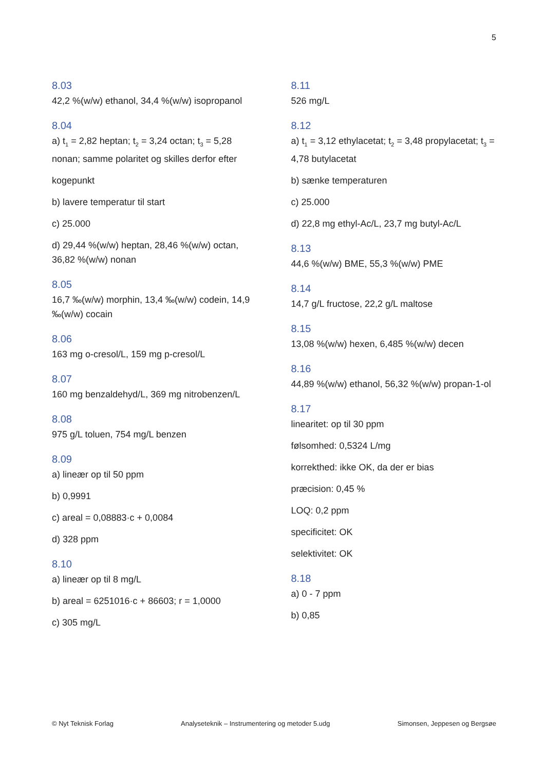5
8.03
42,2 %(w/w) ethanol, 34,4 %(w/w) isopropanol
8.04
a) t<sub>1</sub> = 2,82 heptan; t<sub>2</sub> = 3,24 octan; t<sub>3</sub> = 5,28 nonan; samme polaritet og skilles derfor efter
kogepunkt
b) lavere temperatur til start
c) 25.000
d) 29,44 %(w/w) heptan, 28,46 %(w/w) octan, 36,82 %(w/w) nonan
8.05
16,7 ‰(w/w) morphin, 13,4 ‰(w/w) codein, 14,9 ‰(w/w) cocain
8.06
163 mg o-cresol/L, 159 mg p-cresol/L
8.07
160 mg benzaldehyd/L, 369 mg nitrobenzen/L
8.08
975 g/L toluen, 754 mg/L benzen
8.09
a) lineær op til 50 ppm
b) 0,9991
c) areal = 0,08883·c + 0,0084
d) 328 ppm
8.10
a) lineær op til 8 mg/L
b) areal = 6251016·c + 86603; r = 1,0000
c) 305 mg/L
8.11
526 mg/L
8.12
a) t<sub>1</sub> = 3,12 ethylacetat; t<sub>2</sub> = 3,48 propylacetat; t<sub>3</sub> = 4,78 butylacetat
b) sænke temperaturen
c) 25.000
d) 22,8 mg ethyl-Ac/L, 23,7 mg butyl-Ac/L
8.13
44,6 %(w/w) BME, 55,3 %(w/w) PME
8.14
14,7 g/L fructose, 22,2 g/L maltose
8.15
13,08 %(w/w) hexen, 6,485 %(w/w) decen
8.16
44,89 %(w/w) ethanol, 56,32 %(w/w) propan-1-ol
8.17
linearitet: op til 30 ppm
følsomhed: 0,5324 L/mg
korrekthed: ikke OK, da der er bias
præcision: 0,45 %
LOQ: 0,2 ppm
specificitet: OK
selektivitet: OK
8.18
a) 0 - 7 ppm
b) 0,85
© Nyt Teknisk Forlag Analyseteknik – Instrumentering og metoder 5.udg Simonsen, Jeppesen og Bergsøe